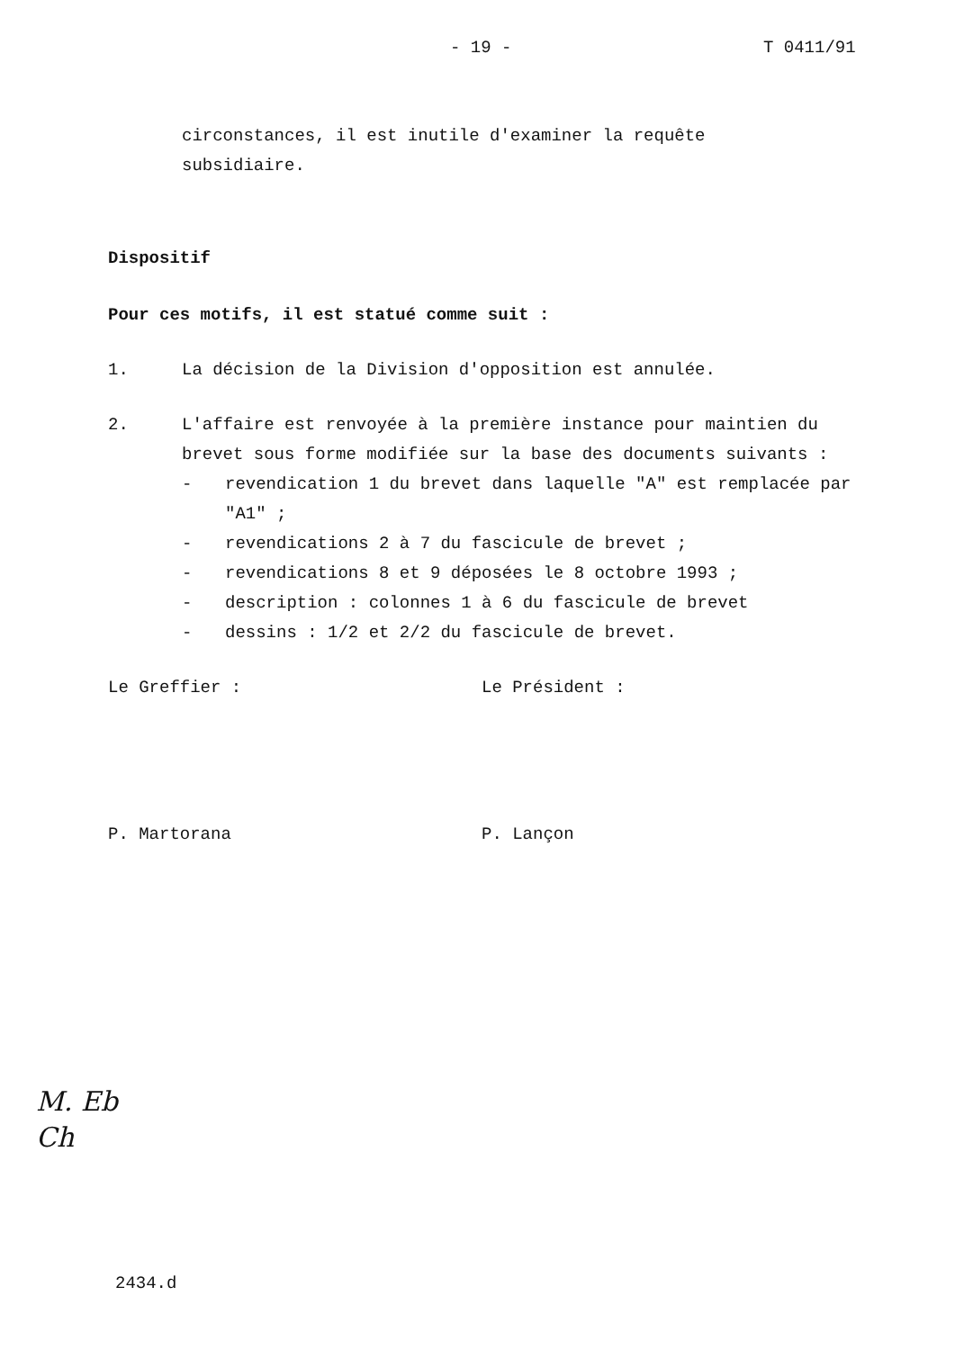- 19 - T 0411/91
circonstances, il est inutile d'examiner la requête
subsidiaire.
Dispositif
Pour ces motifs, il est statué comme suit :
1. La décision de la Division d'opposition est annulée.
2. L'affaire est renvoyée à la première instance pour maintien du brevet sous forme modifiée sur la base des documents suivants :
- revendication 1 du brevet dans laquelle "A" est remplacée par "A1" ;
- revendications 2 à 7 du fascicule de brevet ;
- revendications 8 et 9 déposées le 8 octobre 1993 ;
- description : colonnes 1 à 6 du fascicule de brevet
- dessins : 1/2 et 2/2 du fascicule de brevet.
Le Greffier : Le Président :
P. Martorana P. Lançon
M. Eb
Ch
2434.d